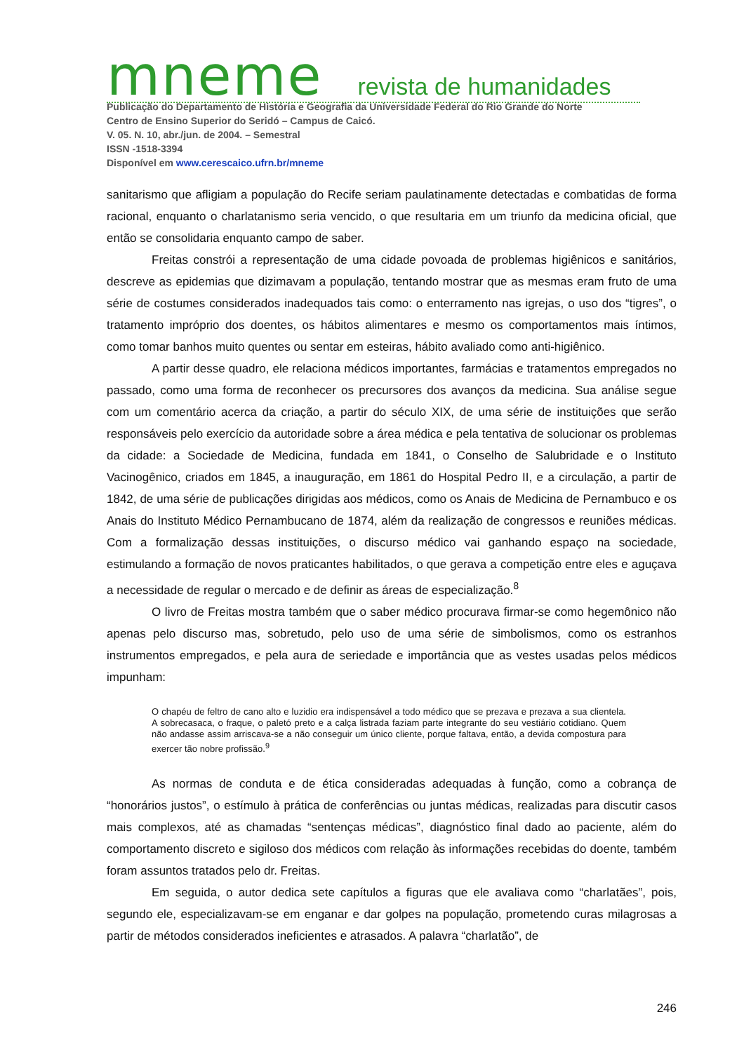mneme revista de humanidades
Publicação do Departamento de História e Geografia da Universidade Federal do Rio Grande do Norte
Centro de Ensino Superior do Seridó – Campus de Caicó.
V. 05. N. 10, abr./jun. de 2004. – Semestral
ISSN -1518-3394
Disponível em www.cerescaico.ufrn.br/mneme
sanitarismo que afligiam a população do Recife seriam paulatinamente detectadas e combatidas de forma racional, enquanto o charlatanismo seria vencido, o que resultaria em um triunfo da medicina oficial, que então se consolidaria enquanto campo de saber.
Freitas constrói a representação de uma cidade povoada de problemas higiênicos e sanitários, descreve as epidemias que dizimavam a população, tentando mostrar que as mesmas eram fruto de uma série de costumes considerados inadequados tais como: o enterramento nas igrejas, o uso dos “tigres”, o tratamento impróprio dos doentes, os hábitos alimentares e mesmo os comportamentos mais íntimos, como tomar banhos muito quentes ou sentar em esteiras, hábito avaliado como anti-higiênico.
A partir desse quadro, ele relaciona médicos importantes, farmácias e tratamentos empregados no passado, como uma forma de reconhecer os precursores dos avanços da medicina. Sua análise segue com um comentário acerca da criação, a partir do século XIX, de uma série de instituições que serão responsáveis pelo exercício da autoridade sobre a área médica e pela tentativa de solucionar os problemas da cidade: a Sociedade de Medicina, fundada em 1841, o Conselho de Salubridade e o Instituto Vacinogênico, criados em 1845, a inauguração, em 1861 do Hospital Pedro II, e a circulação, a partir de 1842, de uma série de publicações dirigidas aos médicos, como os Anais de Medicina de Pernambuco e os Anais do Instituto Médico Pernambucano de 1874, além da realização de congressos e reuniões médicas. Com a formalização dessas instituições, o discurso médico vai ganhando espaço na sociedade, estimulando a formação de novos praticantes habilitados, o que gerava a competição entre eles e aguçava a necessidade de regular o mercado e de definir as áreas de especialização.<sup>8</sup>
O livro de Freitas mostra também que o saber médico procurava firmar-se como hegemônico não apenas pelo discurso mas, sobretudo, pelo uso de uma série de simbolismos, como os estranhos instrumentos empregados, e pela aura de seriedade e importância que as vestes usadas pelos médicos impunham:
O chapéu de feltro de cano alto e luzidio era indispensável a todo médico que se prezava e prezava a sua clientela. A sobrecasaca, o fraque, o paletó preto e a calça listrada faziam parte integrante do seu vestiário cotidiano. Quem não andasse assim arriscava-se a não conseguir um único cliente, porque faltava, então, a devida compostura para exercer tão nobre profissão.<sup>9</sup>
As normas de conduta e de ética consideradas adequadas à função, como a cobrança de “honorários justos”, o estímulo à prática de conferências ou juntas médicas, realizadas para discutir casos mais complexos, até as chamadas “sentenças médicas”, diagnóstico final dado ao paciente, além do comportamento discreto e sigiloso dos médicos com relação às informações recebidas do doente, também foram assuntos tratados pelo dr. Freitas.
Em seguida, o autor dedica sete capítulos a figuras que ele avaliava como “charlatães”, pois, segundo ele, especializavam-se em enganar e dar golpes na população, prometendo curas milagrosas a partir de métodos considerados ineficientes e atrasados. A palavra “charlatão”, de
246